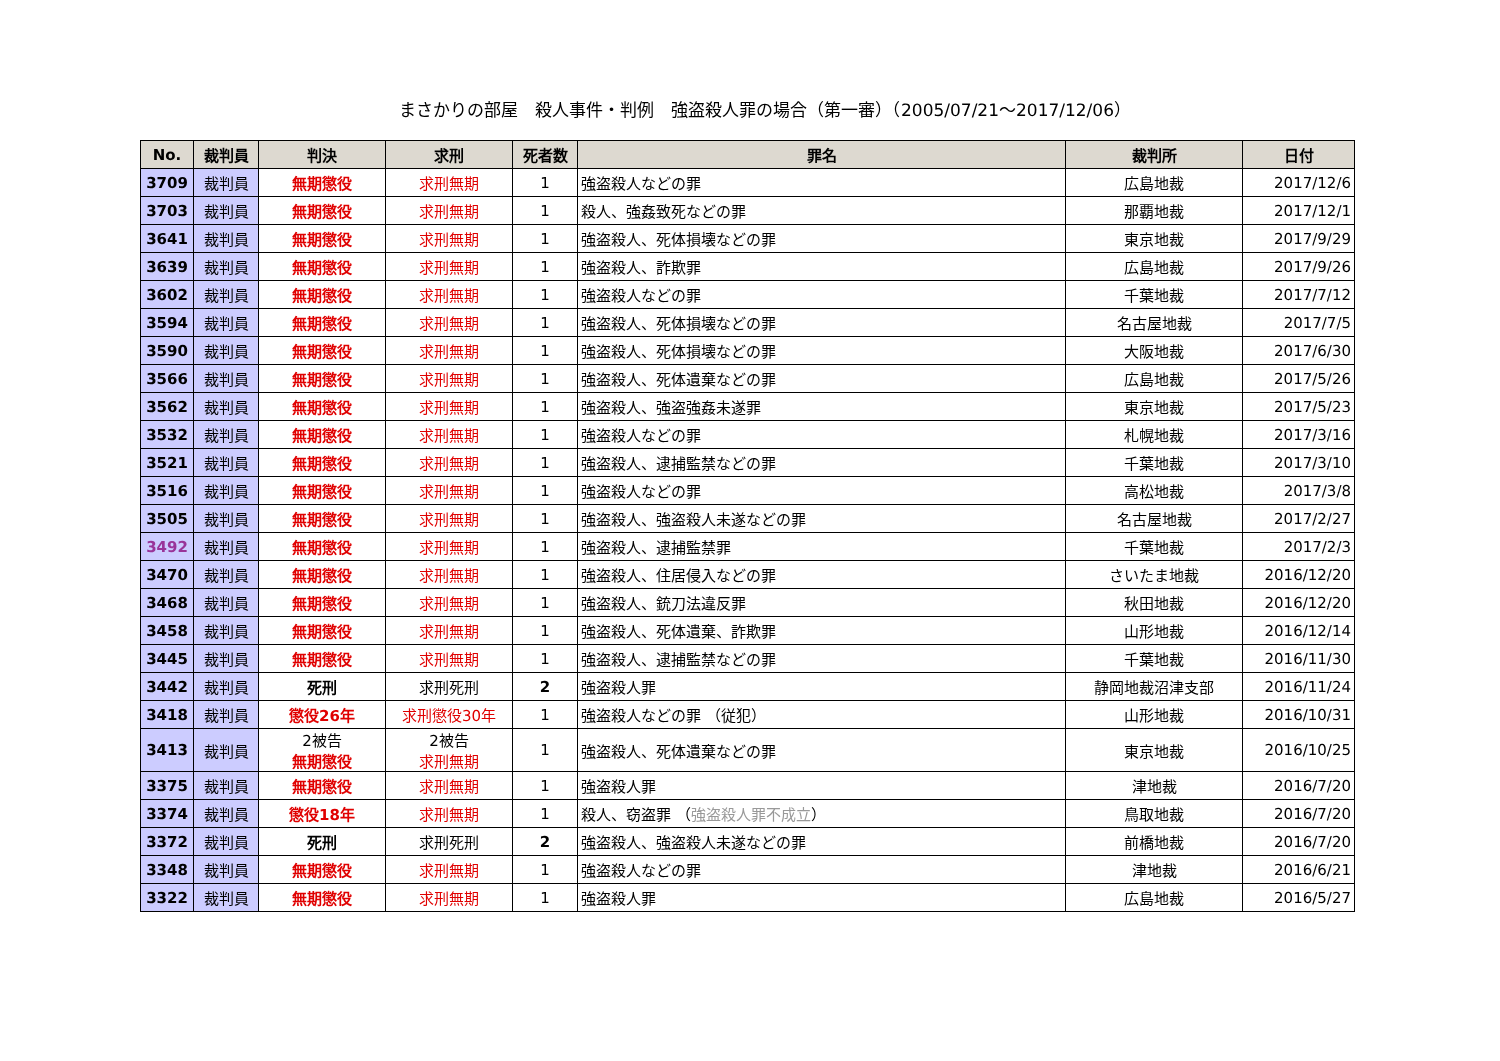まさかりの部屋　殺人事件・判例　強盗殺人罪の場合（第一審）（2005/07/21～2017/12/06）
| No. | 裁判員 | 判決 | 求刑 | 死者数 | 罪名 | 裁判所 | 日付 |
| --- | --- | --- | --- | --- | --- | --- | --- |
| 3709 | 裁判員 | 無期懲役 | 求刑無期 | 1 | 強盗殺人などの罪 | 広島地裁 | 2017/12/6 |
| 3703 | 裁判員 | 無期懲役 | 求刑無期 | 1 | 殺人、強姦致死などの罪 | 那覇地裁 | 2017/12/1 |
| 3641 | 裁判員 | 無期懲役 | 求刑無期 | 1 | 強盗殺人、死体損壊などの罪 | 東京地裁 | 2017/9/29 |
| 3639 | 裁判員 | 無期懲役 | 求刑無期 | 1 | 強盗殺人、詐欺罪 | 広島地裁 | 2017/9/26 |
| 3602 | 裁判員 | 無期懲役 | 求刑無期 | 1 | 強盗殺人などの罪 | 千葉地裁 | 2017/7/12 |
| 3594 | 裁判員 | 無期懲役 | 求刑無期 | 1 | 強盗殺人、死体損壊などの罪 | 名古屋地裁 | 2017/7/5 |
| 3590 | 裁判員 | 無期懲役 | 求刑無期 | 1 | 強盗殺人、死体損壊などの罪 | 大阪地裁 | 2017/6/30 |
| 3566 | 裁判員 | 無期懲役 | 求刑無期 | 1 | 強盗殺人、死体遺棄などの罪 | 広島地裁 | 2017/5/26 |
| 3562 | 裁判員 | 無期懲役 | 求刑無期 | 1 | 強盗殺人、強盗強姦未遂罪 | 東京地裁 | 2017/5/23 |
| 3532 | 裁判員 | 無期懲役 | 求刑無期 | 1 | 強盗殺人などの罪 | 札幌地裁 | 2017/3/16 |
| 3521 | 裁判員 | 無期懲役 | 求刑無期 | 1 | 強盗殺人、逮捕監禁などの罪 | 千葉地裁 | 2017/3/10 |
| 3516 | 裁判員 | 無期懲役 | 求刑無期 | 1 | 強盗殺人などの罪 | 高松地裁 | 2017/3/8 |
| 3505 | 裁判員 | 無期懲役 | 求刑無期 | 1 | 強盗殺人、強盗殺人未遂などの罪 | 名古屋地裁 | 2017/2/27 |
| 3492 | 裁判員 | 無期懲役 | 求刑無期 | 1 | 強盗殺人、逮捕監禁罪 | 千葉地裁 | 2017/2/3 |
| 3470 | 裁判員 | 無期懲役 | 求刑無期 | 1 | 強盗殺人、住居侵入などの罪 | さいたま地裁 | 2016/12/20 |
| 3468 | 裁判員 | 無期懲役 | 求刑無期 | 1 | 強盗殺人、銃刀法違反罪 | 秋田地裁 | 2016/12/20 |
| 3458 | 裁判員 | 無期懲役 | 求刑無期 | 1 | 強盗殺人、死体遺棄、詐欺罪 | 山形地裁 | 2016/12/14 |
| 3445 | 裁判員 | 無期懲役 | 求刑無期 | 1 | 強盗殺人、逮捕監禁などの罪 | 千葉地裁 | 2016/11/30 |
| 3442 | 裁判員 | 死刑 | 求刑死刑 | 2 | 強盗殺人罪 | 静岡地裁沼津支部 | 2016/11/24 |
| 3418 | 裁判員 | 懲役26年 | 求刑懲役30年 | 1 | 強盗殺人などの罪 （従犯） | 山形地裁 | 2016/10/31 |
| 3413 | 裁判員 | 2被告 無期懲役 | 2被告 求刑無期 | 1 | 強盗殺人、死体遺棄などの罪 | 東京地裁 | 2016/10/25 |
| 3375 | 裁判員 | 無期懲役 | 求刑無期 | 1 | 強盗殺人罪 | 津地裁 | 2016/7/20 |
| 3374 | 裁判員 | 懲役18年 | 求刑無期 | 1 | 殺人、窃盗罪 （ 強盗殺人罪不成立 ） | 鳥取地裁 | 2016/7/20 |
| 3372 | 裁判員 | 死刑 | 求刑死刑 | 2 | 強盗殺人、強盗殺人未遂などの罪 | 前橋地裁 | 2016/7/20 |
| 3348 | 裁判員 | 無期懲役 | 求刑無期 | 1 | 強盗殺人などの罪 | 津地裁 | 2016/6/21 |
| 3322 | 裁判員 | 無期懲役 | 求刑無期 | 1 | 強盗殺人罪 | 広島地裁 | 2016/5/27 |